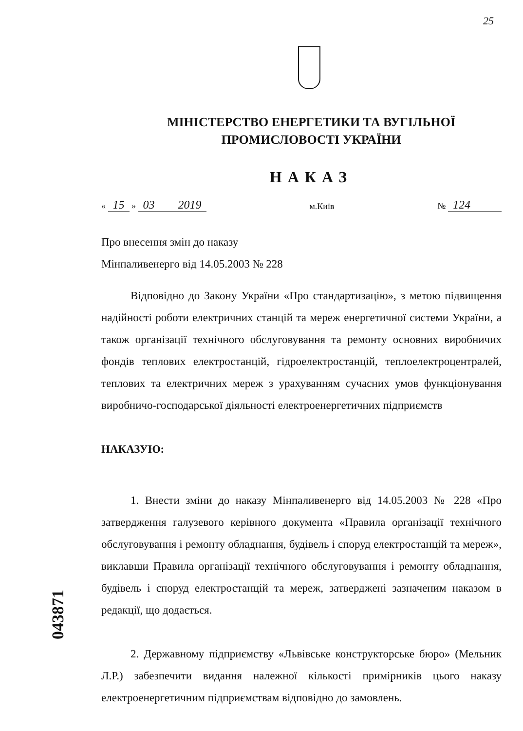25
043871
МІНІСТЕРСТВО ЕНЕРГЕТИКИ ТА ВУГІЛЬНОЇ
ПРОМИСЛОВОСТІ УКРАЇНИ
НАКАЗ
« 15 » 03 2019 м.Київ № 124
Про внесення змін до наказу
Мінпаливенерго від 14.05.2003 № 228
Відповідно до Закону України «Про стандартизацію», з метою підвищення надійності роботи електричних станцій та мереж енергетичної системи України, а також організації технічного обслуговування та ремонту основних виробничих фондів теплових електростанцій, гідроелектростанцій, теплоелектроцентралей, теплових та електричних мереж з урахуванням сучасних умов функціонування виробничо-господарської діяльності електроенергетичних підприємств
НАКАЗУЮ:
1. Внести зміни до наказу Мінпаливенерго від 14.05.2003 № 228 «Про затвердження галузевого керівного документа «Правила організації технічного обслуговування і ремонту обладнання, будівель і споруд електростанцій та мереж», виклавши Правила організації технічного обслуговування і ремонту обладнання, будівель і споруд електростанцій та мереж, затверджені зазначеним наказом в редакції, що додається.
2. Державному підприємству «Львівське конструкторське бюро» (Мельник Л.Р.) забезпечити видання належної кількості примірників цього наказу електроенергетичним підприємствам відповідно до замовлень.